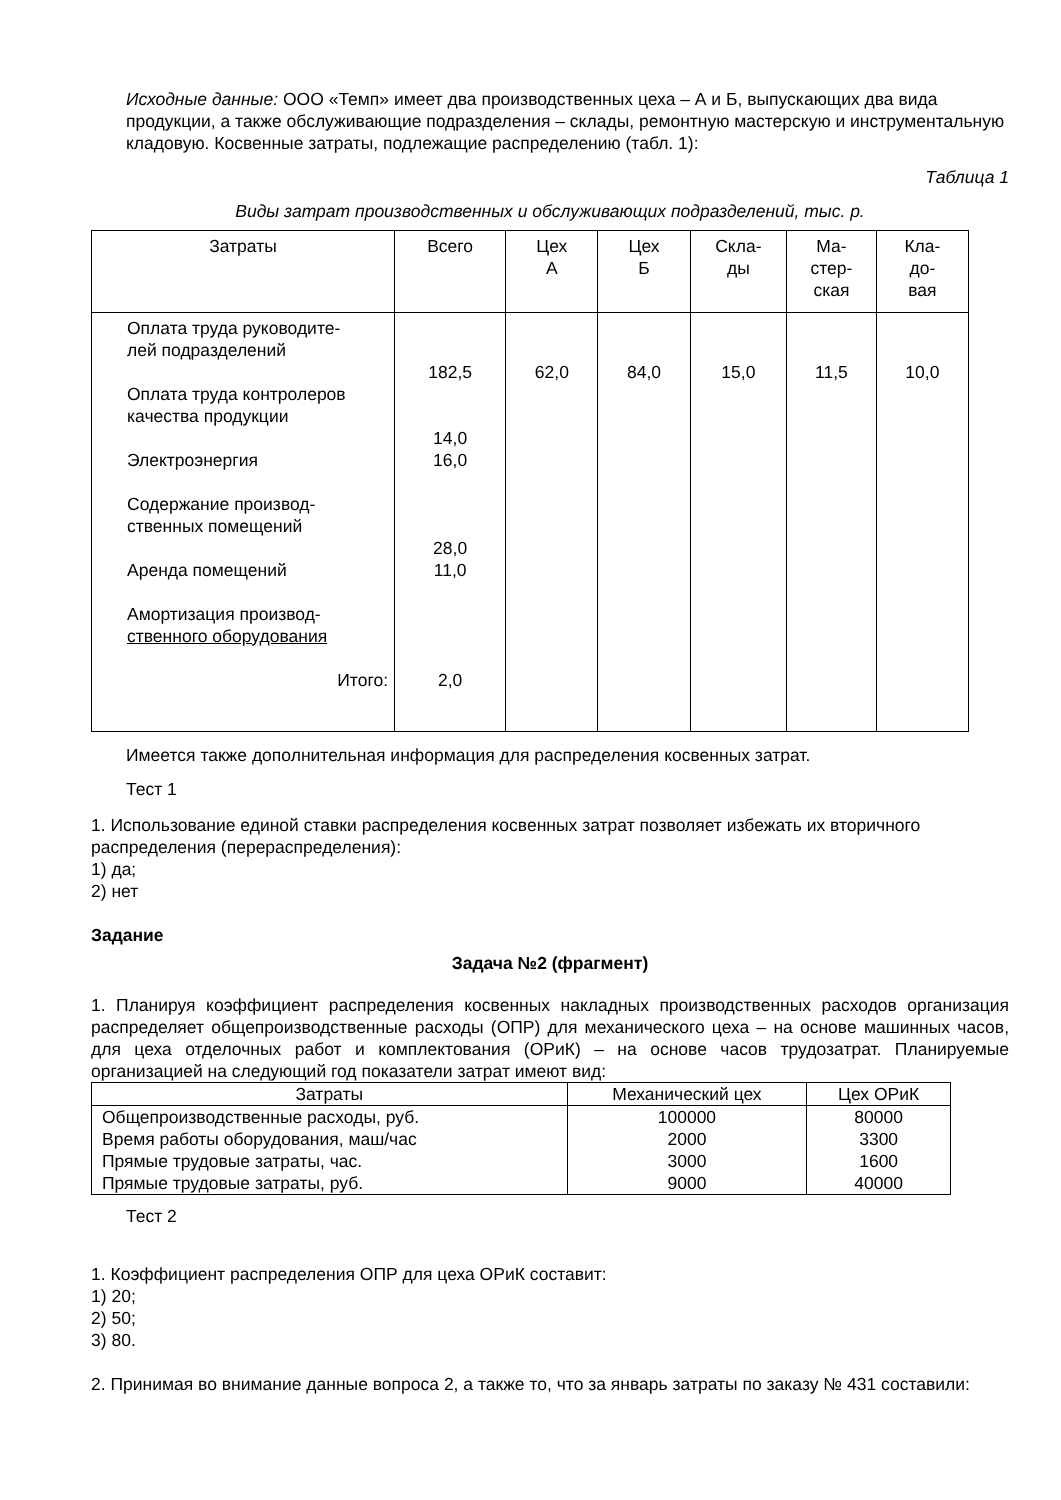Исходные данные: ООО «Темп» имеет два производственных цеха – А и Б, выпускающих два вида продукции, а также обслуживающие подразделения – склады, ремонтную мастерскую и инструментальную кладовую. Косвенные затраты, подлежащие распределению (табл. 1):
Таблица 1
Виды затрат производственных и обслуживающих подразделений, тыс. р.
| Затраты | Всего | Цех А | Цех Б | Скла- ды | Ма- стер- ская | Кла- до- вая |
| --- | --- | --- | --- | --- | --- | --- |
| Оплата труда руководите- лей подразделений Оплата труда контролеров качества продукции Электроэнергия Содержание производ- ственных помещений Аренда помещений Амортизация производ- ственного оборудования Итого: | 182,5 14,0 16,0 28,0 11,0 2,0 | 62,0 | 84,0 | 15,0 | 11,5 | 10,0 |
Имеется также дополнительная информация для распределения косвенных затрат.
Тест 1
1. Использование единой ставки распределения косвенных затрат позволяет избежать их вторичного распределения (перераспределения):
1) да;
2) нет
Задание
Задача №2 (фрагмент)
1. Планируя коэффициент распределения косвенных накладных производственных расходов организация распределяет общепроизводственные расходы (ОПР) для механического цеха – на основе машинных часов, для цеха отделочных работ и комплектования (ОРиК) – на основе часов трудозатрат. Планируемые организацией на следующий год показатели затрат имеют вид:
| Затраты | Механический цех | Цех ОРиК |
| --- | --- | --- |
| Общепроизводственные расходы, руб. | 100000 | 80000 |
| Время работы оборудования, маш/час | 2000 | 3300 |
| Прямые трудовые затраты, час. | 3000 | 1600 |
| Прямые трудовые затраты, руб. | 9000 | 40000 |
Тест 2
1. Коэффициент распределения ОПР для цеха ОРиК составит:
1) 20;
2) 50;
3) 80.
2. Принимая во внимание данные вопроса 2, а также то, что за январь затраты по заказу № 431 составили: